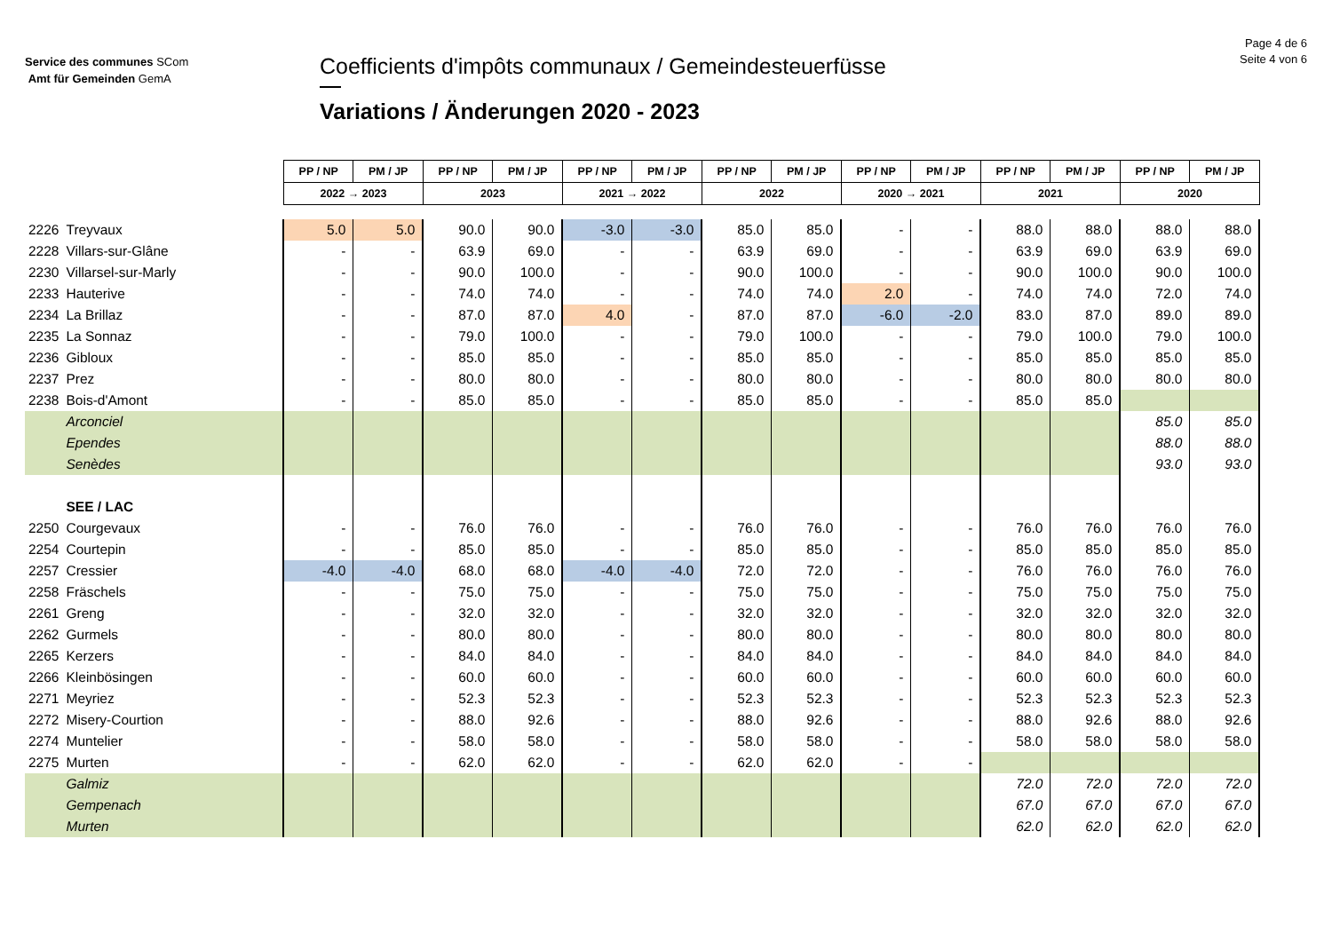Service des communes SCom
Amt für Gemeinden GemA
Coefficients d'impôts communaux / Gemeindesteuerfüsse
Variations / Änderungen 2020 - 2023
Page 4 de 6
Seite 4 von 6
| | | PP / NP | PM / JP | PP / NP | PM / JP | PP / NP | PM / JP | PP / NP | PM / JP | PP / NP | PM / JP | PP / NP | PM / JP | PP / NP | PM / JP |
| | | 2022 → 2023 | | 2023 | | 2021 → 2022 | | 2022 | | 2020 → 2021 | | 2021 | | 2020 | |
| 2226 | Treyvaux | 5.0 | 5.0 | 90.0 | 90.0 | -3.0 | -3.0 | 85.0 | 85.0 | - | - | 88.0 | 88.0 | 88.0 | 88.0 |
| 2228 | Villars-sur-Glâne | - | - | 63.9 | 69.0 | - | - | 63.9 | 69.0 | - | - | 63.9 | 69.0 | 63.9 | 69.0 |
| 2230 | Villarsel-sur-Marly | - | - | 90.0 | 100.0 | - | - | 90.0 | 100.0 | - | - | 90.0 | 100.0 | 90.0 | 100.0 |
| 2233 | Hauterive | - | - | 74.0 | 74.0 | - | - | 74.0 | 74.0 | 2.0 | - | 74.0 | 74.0 | 72.0 | 74.0 |
| 2234 | La Brillaz | - | - | 87.0 | 87.0 | 4.0 | - | 87.0 | 87.0 | -6.0 | -2.0 | 83.0 | 87.0 | 89.0 | 89.0 |
| 2235 | La Sonnaz | - | - | 79.0 | 100.0 | - | - | 79.0 | 100.0 | - | - | 79.0 | 100.0 | 79.0 | 100.0 |
| 2236 | Gibloux | - | - | 85.0 | 85.0 | - | - | 85.0 | 85.0 | - | - | 85.0 | 85.0 | 85.0 | 85.0 |
| 2237 | Prez | - | - | 80.0 | 80.0 | - | - | 80.0 | 80.0 | - | - | 80.0 | 80.0 | 80.0 | 80.0 |
| 2238 | Bois-d'Amont | - | - | 85.0 | 85.0 | - | - | 85.0 | 85.0 | - | - | 85.0 | 85.0 | | |
| | Arconciel | | | | | | | | | | | | | 85.0 | 85.0 |
| | Ependes | | | | | | | | | | | | | 88.0 | 88.0 |
| | Senèdes | | | | | | | | | | | | | 93.0 | 93.0 |
| | SEE / LAC | | | | | | | | | | | | | | |
| 2250 | Courgevaux | - | - | 76.0 | 76.0 | - | - | 76.0 | 76.0 | - | - | 76.0 | 76.0 | 76.0 | 76.0 |
| 2254 | Courtepin | - | - | 85.0 | 85.0 | - | - | 85.0 | 85.0 | - | - | 85.0 | 85.0 | 85.0 | 85.0 |
| 2257 | Cressier | -4.0 | -4.0 | 68.0 | 68.0 | -4.0 | -4.0 | 72.0 | 72.0 | - | - | 76.0 | 76.0 | 76.0 | 76.0 |
| 2258 | Fräschels | - | - | 75.0 | 75.0 | - | - | 75.0 | 75.0 | - | - | 75.0 | 75.0 | 75.0 | 75.0 |
| 2261 | Greng | - | - | 32.0 | 32.0 | - | - | 32.0 | 32.0 | - | - | 32.0 | 32.0 | 32.0 | 32.0 |
| 2262 | Gurmels | - | - | 80.0 | 80.0 | - | - | 80.0 | 80.0 | - | - | 80.0 | 80.0 | 80.0 | 80.0 |
| 2265 | Kerzers | - | - | 84.0 | 84.0 | - | - | 84.0 | 84.0 | - | - | 84.0 | 84.0 | 84.0 | 84.0 |
| 2266 | Kleinbösingen | - | - | 60.0 | 60.0 | - | - | 60.0 | 60.0 | - | - | 60.0 | 60.0 | 60.0 | 60.0 |
| 2271 | Meyriez | - | - | 52.3 | 52.3 | - | - | 52.3 | 52.3 | - | - | 52.3 | 52.3 | 52.3 | 52.3 |
| 2272 | Misery-Courtion | - | - | 88.0 | 92.6 | - | - | 88.0 | 92.6 | - | - | 88.0 | 92.6 | 88.0 | 92.6 |
| 2274 | Muntelier | - | - | 58.0 | 58.0 | - | - | 58.0 | 58.0 | - | - | 58.0 | 58.0 | 58.0 | 58.0 |
| 2275 | Murten | - | - | 62.0 | 62.0 | - | - | 62.0 | 62.0 | - | - | | | | |
| | Galmiz | | | | | | | | | | | 72.0 | 72.0 | 72.0 | 72.0 |
| | Gempenach | | | | | | | | | | | 67.0 | 67.0 | 67.0 | 67.0 |
| | Murten | | | | | | | | | | | 62.0 | 62.0 | 62.0 | 62.0 |